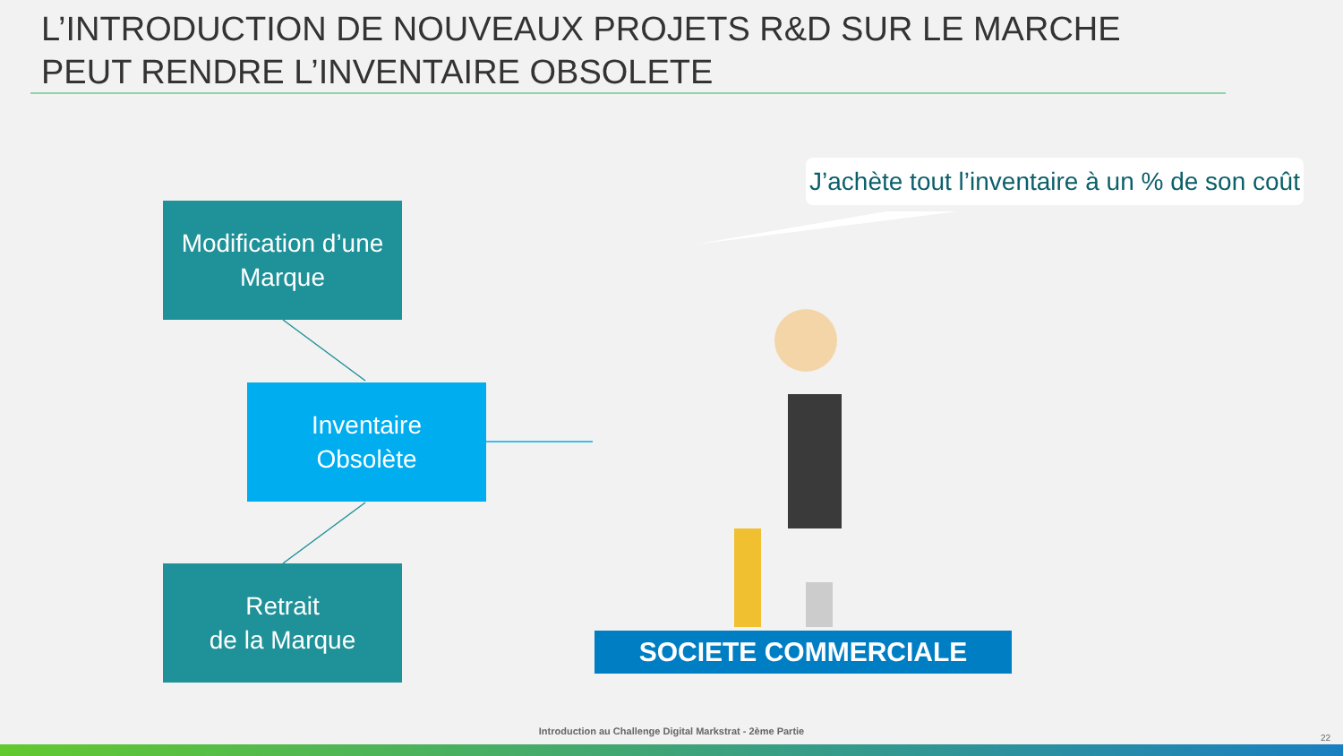L’INTRODUCTION DE NOUVEAUX PROJETS R&D SUR LE MARCHE PEUT RENDRE L’INVENTAIRE OBSOLETE
Modification d’une
Marque
Inventaire
Obsolète
Retrait
de la Marque
J’achète tout l’inventaire à un % de son coût
SOCIETE COMMERCIALE
Introduction au Challenge Digital Markstrat - 2ème Partie
22